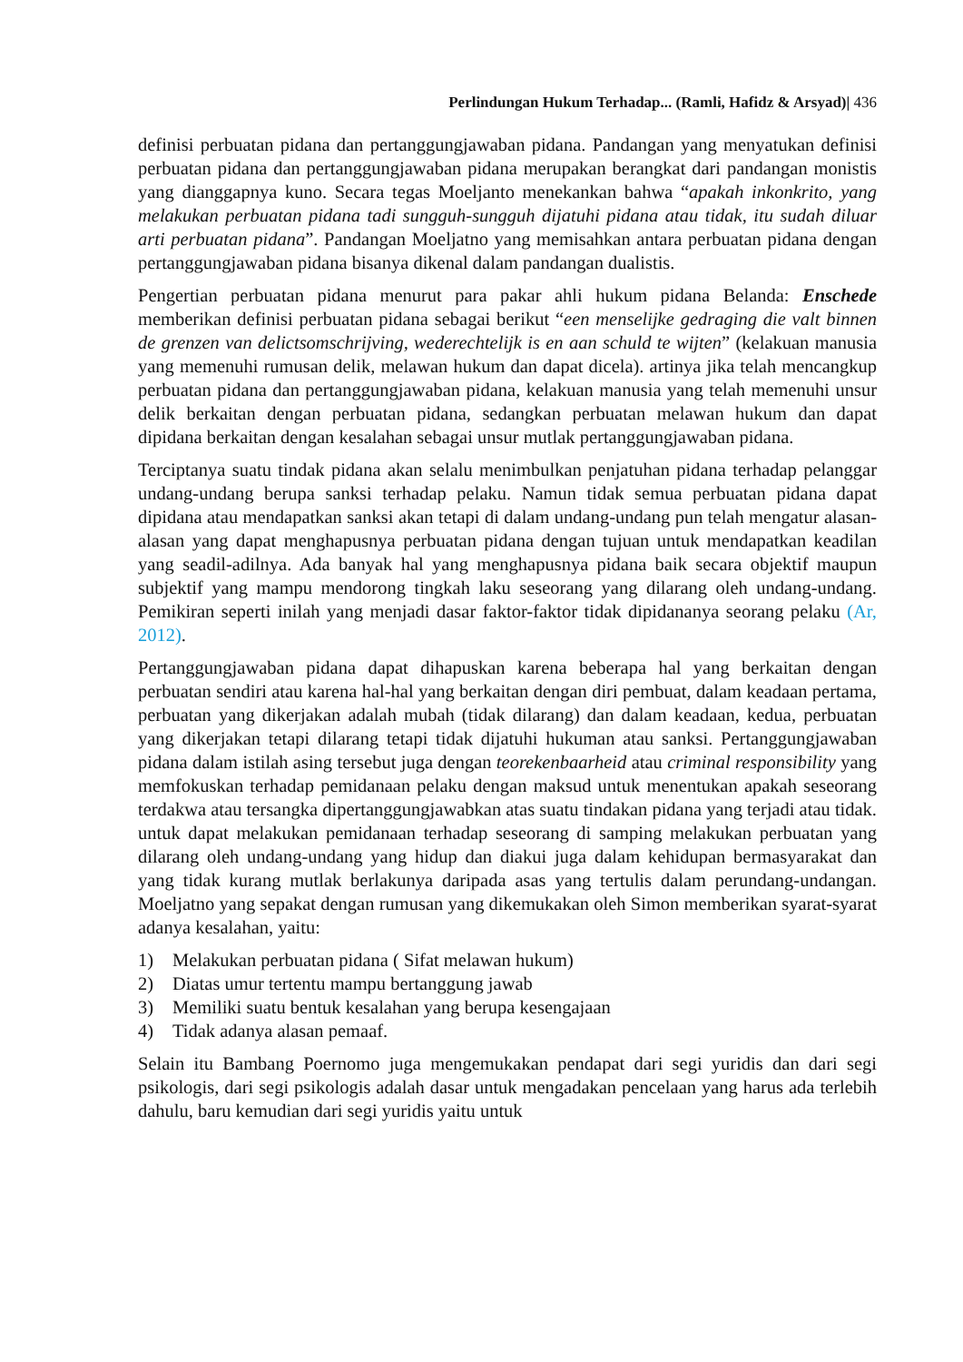Perlindungan Hukum Terhadap... (Ramli, Hafidz & Arsyad)| 436
definisi perbuatan pidana dan pertanggungjawaban pidana. Pandangan yang menyatukan definisi perbuatan pidana dan pertanggungjawaban pidana merupakan berangkat dari pandangan monistis yang dianggapnya kuno. Secara tegas Moeljanto menekankan bahwa “apakah inkonkrito, yang melakukan perbuatan pidana tadi sungguh-sungguh dijatuhi pidana atau tidak, itu sudah diluar arti perbuatan pidana”. Pandangan Moeljatno yang memisahkan antara perbuatan pidana dengan pertanggungjawaban pidana bisanya dikenal dalam pandangan dualistis.
Pengertian perbuatan pidana menurut para pakar ahli hukum pidana Belanda: Enschede memberikan definisi perbuatan pidana sebagai berikut “een menselijke gedraging die valt binnen de grenzen van delictsomschrijving, wederechtelijk is en aan schuld te wijten” (kelakuan manusia yang memenuhi rumusan delik, melawan hukum dan dapat dicela). artinya jika telah mencangkup perbuatan pidana dan pertanggungjawaban pidana, kelakuan manusia yang telah memenuhi unsur delik berkaitan dengan perbuatan pidana, sedangkan perbuatan melawan hukum dan dapat dipidana berkaitan dengan kesalahan sebagai unsur mutlak pertanggungjawaban pidana.
Terciptanya suatu tindak pidana akan selalu menimbulkan penjatuhan pidana terhadap pelanggar undang-undang berupa sanksi terhadap pelaku. Namun tidak semua perbuatan pidana dapat dipidana atau mendapatkan sanksi akan tetapi di dalam undang-undang pun telah mengatur alasan-alasan yang dapat menghapusnya perbuatan pidana dengan tujuan untuk mendapatkan keadilan yang seadil-adilnya. Ada banyak hal yang menghapusnya pidana baik secara objektif maupun subjektif yang mampu mendorong tingkah laku seseorang yang dilarang oleh undang-undang. Pemikiran seperti inilah yang menjadi dasar faktor-faktor tidak dipidananya seorang pelaku (Ar, 2012).
Pertanggungjawaban pidana dapat dihapuskan karena beberapa hal yang berkaitan dengan perbuatan sendiri atau karena hal-hal yang berkaitan dengan diri pembuat, dalam keadaan pertama, perbuatan yang dikerjakan adalah mubah (tidak dilarang) dan dalam keadaan, kedua, perbuatan yang dikerjakan tetapi dilarang tetapi tidak dijatuhi hukuman atau sanksi. Pertanggungjawaban pidana dalam istilah asing tersebut juga dengan teorekenbaarheid atau criminal responsibility yang memfokuskan terhadap pemidanaan pelaku dengan maksud untuk menentukan apakah seseorang terdakwa atau tersangka dipertanggungjawabkan atas suatu tindakan pidana yang terjadi atau tidak. untuk dapat melakukan pemidanaan terhadap seseorang di samping melakukan perbuatan yang dilarang oleh undang-undang yang hidup dan diakui juga dalam kehidupan bermasyarakat dan yang tidak kurang mutlak berlakunya daripada asas yang tertulis dalam perundang-undangan. Moeljatno yang sepakat dengan rumusan yang dikemukakan oleh Simon memberikan syarat-syarat adanya kesalahan, yaitu:
1) Melakukan perbuatan pidana ( Sifat melawan hukum)
2) Diatas umur tertentu mampu bertanggung jawab
3) Memiliki suatu bentuk kesalahan yang berupa kesengajaan
4) Tidak adanya alasan pemaaf.
Selain itu Bambang Poernomo juga mengemukakan pendapat dari segi yuridis dan dari segi psikologis, dari segi psikologis adalah dasar untuk mengadakan pencelaan yang harus ada terlebih dahulu, baru kemudian dari segi yuridis yaitu untuk